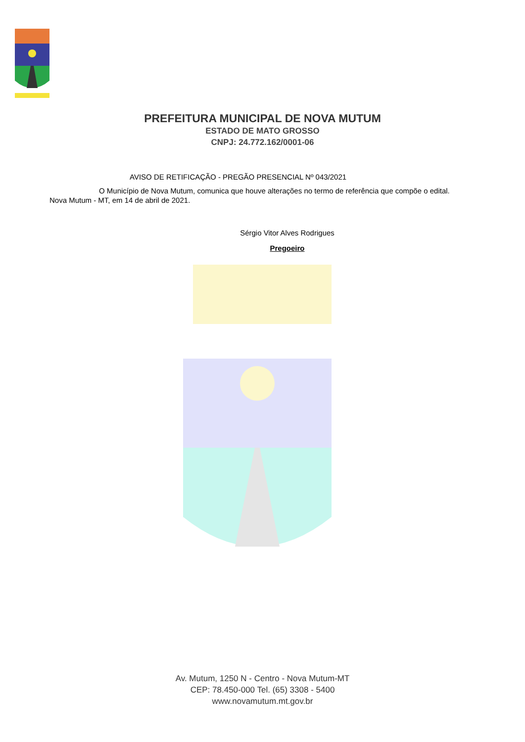PREFEITURA MUNICIPAL DE NOVA MUTUM
ESTADO DE MATO GROSSO
CNPJ: 24.772.162/0001-06
AVISO DE RETIFICAÇÃO - PREGÃO PRESENCIAL Nº 043/2021
O Município de Nova Mutum, comunica que houve alterações no termo de referência que compõe o edital.
Nova Mutum - MT, em 14 de abril de 2021.
Sérgio Vitor Alves Rodrigues
Pregoeiro
Av. Mutum, 1250 N - Centro - Nova Mutum-MT
CEP: 78.450-000 Tel. (65) 3308 - 5400
www.novamutum.mt.gov.br